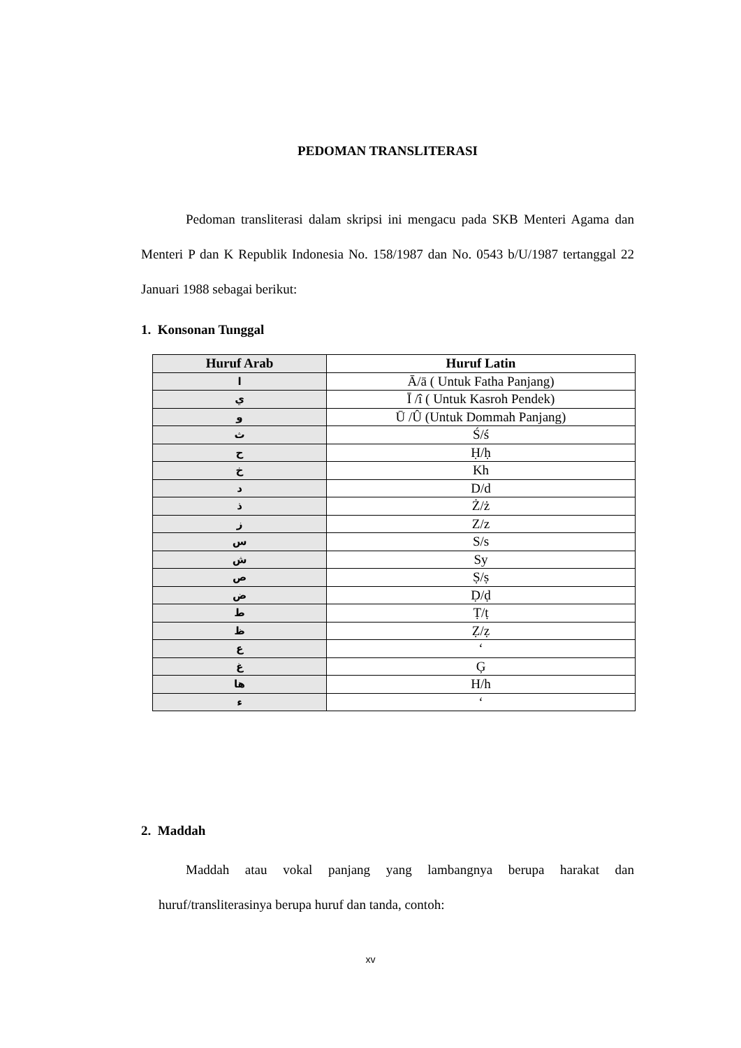PEDOMAN TRANSLITERASI
Pedoman transliterasi dalam skripsi ini mengacu pada SKB Menteri Agama dan Menteri P dan K Republik Indonesia No. 158/1987 dan No. 0543 b/U/1987 tertanggal 22 Januari 1988 sebagai berikut:
1. Konsonan Tunggal
| Huruf Arab | Huruf Latin |
| --- | --- |
| ا | Ā/ā ( Untuk Fatha Panjang) |
| ي | Ī /î ( Untuk Kasroh Pendek) |
| و | Ū /Û (Untuk Dommah Panjang) |
| ث | Ś/ś |
| ح | Ḥ/ḥ |
| خ | Kh |
| د | D/d |
| ذ | Ż/ż |
| ز | Z/z |
| س | S/s |
| ش | Sy |
| ص | Ṣ/ṣ |
| ض | Ḍ/ḍ |
| ط | Ṭ/ṭ |
| ظ | Ẓ/ẓ |
| ع | ‘ |
| غ | Ģ |
| ها | H/h |
| ء | ‘ |
2. Maddah
Maddah atau vokal panjang yang lambangnya berupa harakat dan huruf/transliterasinya berupa huruf dan tanda, contoh:
xv